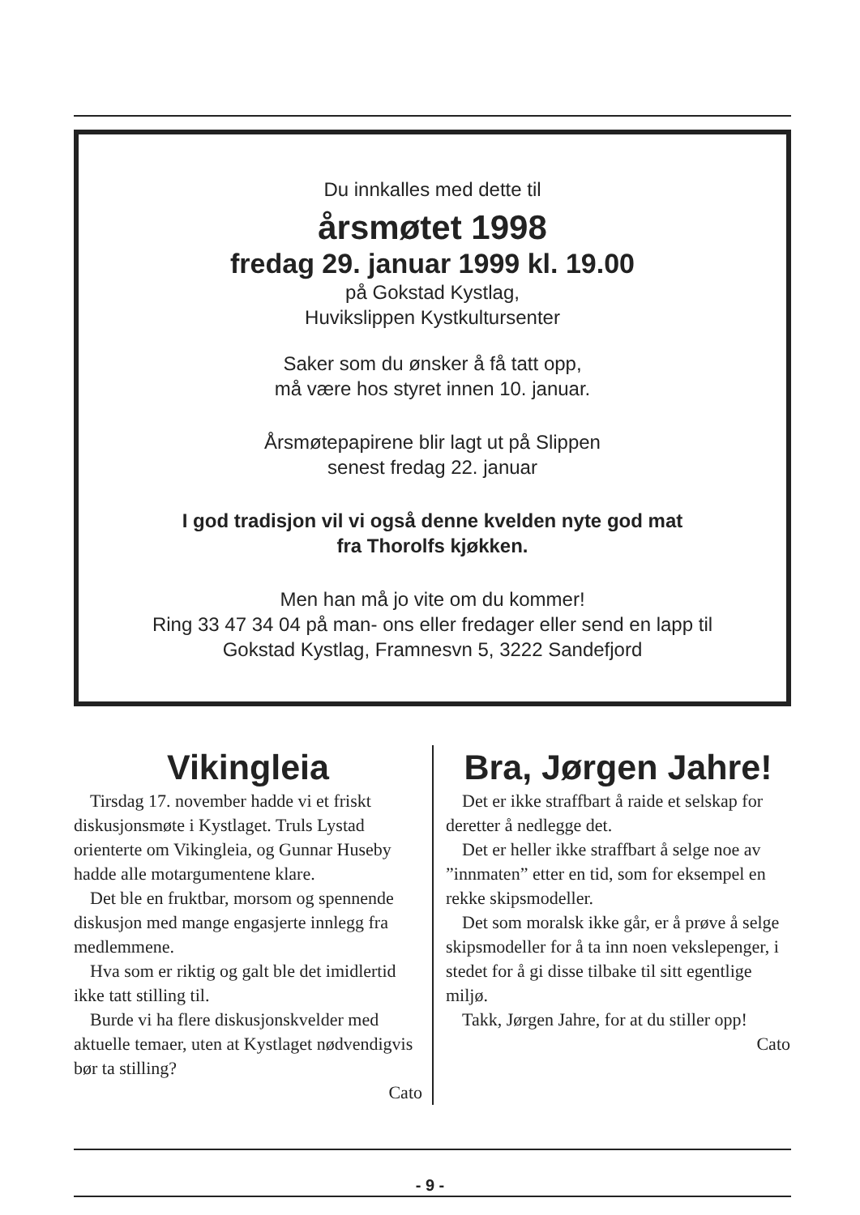Du innkalles med dette til
årsmøtet 1998
fredag 29. januar 1999 kl. 19.00
på Gokstad Kystlag,
Huvikslippen Kystkultursenter
Saker som du ønsker å få tatt opp,
må være hos styret innen 10. januar.
Årsmøtepapirene blir lagt ut på Slippen
senest fredag 22. januar
I god tradisjon vil vi også denne kvelden nyte god mat
fra Thorolfs kjøkken.
Men han må jo vite om du kommer!
Ring 33 47 34 04 på man- ons eller fredager eller send en lapp til
Gokstad Kystlag, Framnesvn 5, 3222 Sandefjord
Vikingleia
Tirsdag 17. november hadde vi et friskt diskusjonsmøte i Kystlaget. Truls Lystad orienterte om Vikingleia, og Gunnar Huseby hadde alle motargumentene klare.
Det ble en fruktbar, morsom og spennende diskusjon med mange engasjerte innlegg fra medlemmene.
Hva som er riktig og galt ble det imidlertid ikke tatt stilling til.
Burde vi ha flere diskusjonskvelder med aktuelle temaer, uten at Kystlaget nødvendigvis bør ta stilling?
Cato
Bra, Jørgen Jahre!
Det er ikke straffbart å raide et selskap for deretter å nedlegge det.
Det er heller ikke straffbart å selge noe av ”innmaten” etter en tid, som for eksempel en rekke skipsmodeller.
Det som moralsk ikke går, er å prøve å selge skipsmodeller for å ta inn noen vekslepenger, i stedet for å gi disse tilbake til sitt egentlige miljø.
Takk, Jørgen Jahre, for at du stiller opp!
Cato
- 9 -